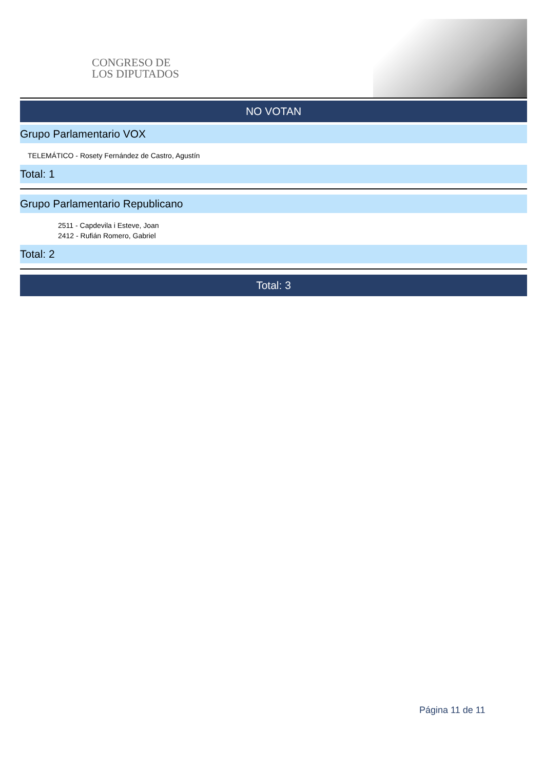CONGRESO DE
LOS DIPUTADOS
NO VOTAN
Grupo Parlamentario VOX
TELEMÁTICO - Rosety Fernández de Castro, Agustín
Total: 1
Grupo Parlamentario Republicano
2511 - Capdevila i Esteve, Joan
2412 - Rufián Romero, Gabriel
Total: 2
Total: 3
Página 11 de 11